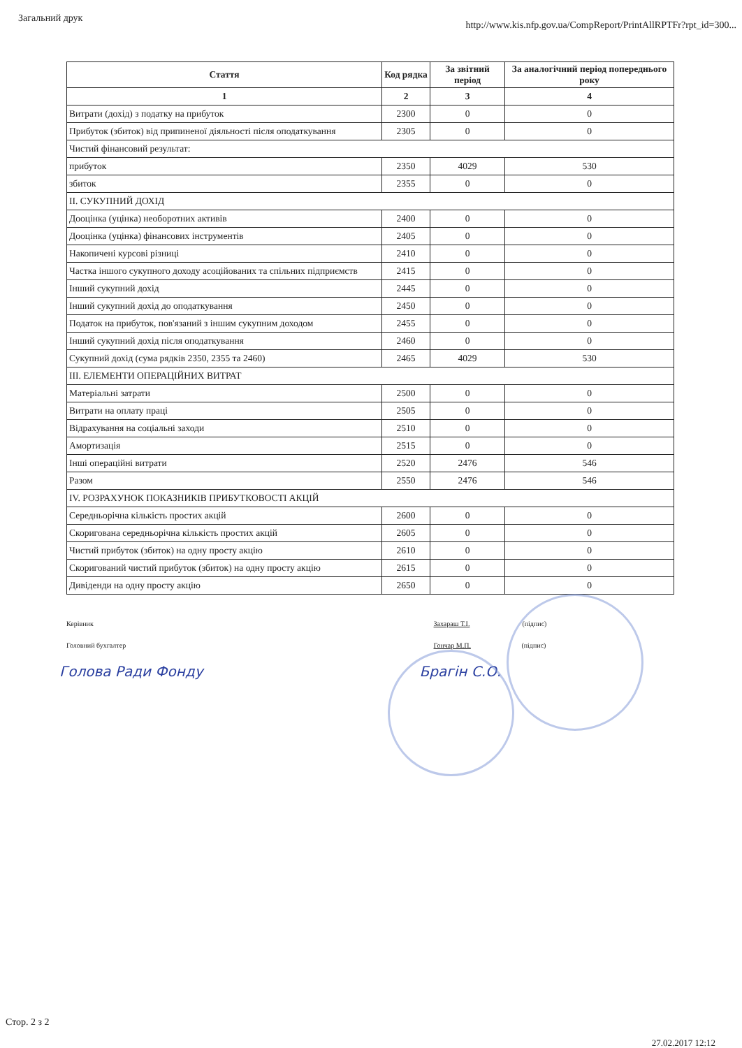Загальний друк http://www.kis.nfp.gov.ua/CompReport/PrintAllRPTFr?rpt_id=300...
| Стаття | Код рядка | За звітний період | За аналогічний період попереднього року |
| --- | --- | --- | --- |
| 1 | 2 | 3 | 4 |
| Витрати (дохід) з податку на прибуток | 2300 | 0 | 0 |
| Прибуток (збиток) від припиненої діяльності після оподаткування | 2305 | 0 | 0 |
| Чистий фінансовий результат: | | | |
| прибуток | 2350 | 4029 | 530 |
| збиток | 2355 | 0 | 0 |
| II. СУКУПНИЙ ДОХІД | | | |
| Дооцінка (уцінка) необоротних активів | 2400 | 0 | 0 |
| Дооцінка (уцінка) фінансових інструментів | 2405 | 0 | 0 |
| Накопичені курсові різниці | 2410 | 0 | 0 |
| Частка іншого сукупного доходу асоційованих та спільних підприємств | 2415 | 0 | 0 |
| Інший сукупний дохід | 2445 | 0 | 0 |
| Інший сукупний дохід до оподаткування | 2450 | 0 | 0 |
| Податок на прибуток, пов'язаний з іншим сукупним доходом | 2455 | 0 | 0 |
| Інший сукупний дохід після оподаткування | 2460 | 0 | 0 |
| Сукупний дохід (сума рядків 2350, 2355 та 2460) | 2465 | 4029 | 530 |
| III. ЕЛЕМЕНТИ ОПЕРАЦІЙНИХ ВИТРАТ | | | |
| Матеріальні затрати | 2500 | 0 | 0 |
| Витрати на оплату праці | 2505 | 0 | 0 |
| Відрахування на соціальні заходи | 2510 | 0 | 0 |
| Амортизація | 2515 | 0 | 0 |
| Інші операційні витрати | 2520 | 2476 | 546 |
| Разом | 2550 | 2476 | 546 |
| IV. РОЗРАХУНОК ПОКАЗНИКІВ ПРИБУТКОВОСТІ АКЦІЙ | | | |
| Середньорічна кількість простих акцій | 2600 | 0 | 0 |
| Скоригована середньорічна кількість простих акцій | 2605 | 0 | 0 |
| Чистий прибуток (збиток) на одну просту акцію | 2610 | 0 | 0 |
| Скоригований чистий прибуток (збиток) на одну просту акцію | 2615 | 0 | 0 |
| Дивіденди на одну просту акцію | 2650 | 0 | 0 |
Керівник
Головний бухгалтер
Голова Ради Фонду
Захараш Т.І. (підпис)
Гончар М.П. (підпис)
Брагін С.О.
Стор. 2 з 2
27.02.2017 12:12